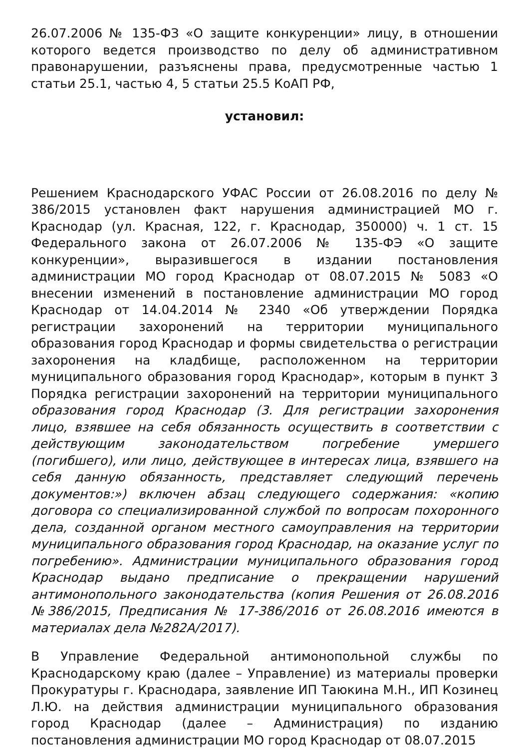26.07.2006 № 135-ФЗ «О защите конкуренции» лицу, в отношении которого ведется производство по делу об административном правонарушении, разъяснены права, предусмотренные частью 1 статьи 25.1, частью 4, 5 статьи 25.5 КоАП РФ,
установил:
Решением Краснодарского УФАС России от 26.08.2016 по делу № 386/2015 установлен факт нарушения администрацией МО г. Краснодар (ул. Красная, 122, г. Краснодар, 350000) ч. 1 ст. 15 Федерального закона от 26.07.2006 № 135-ФЭ «О защите конкуренции», выразившегося в издании постановления администрации МО город Краснодар от 08.07.2015 № 5083 «О внесении изменений в постановление администрации МО город Краснодар от 14.04.2014 № 2340 «Об утверждении Порядка регистрации захоронений на территории муниципального образования город Краснодар и формы свидетельства о регистрации захоронения на кладбище, расположенном на территории муниципального образования город Краснодар», которым в пункт 3 Порядка регистрации захоронений на территории муниципального образования город Краснодар (3. Для регистрации захоронения лицо, взявшее на себя обязанность осуществить в соответствии с действующим законодательством погребение умершего (погибшего), или лицо, действующее в интересах лица, взявшего на себя данную обязанность, представляет следующий перечень документов:») включен абзац следующего содержания: «копию договора со специализированной службой по вопросам похоронного дела, созданной органом местного самоуправления на территории муниципального образования город Краснодар, на оказание услуг по погребению». Администрации муниципального образования город Краснодар выдано предписание о прекращении нарушений антимонопольного законодательства (копия Решения от 26.08.2016 №386/2015, Предписания № 17-386/2016 от 26.08.2016 имеются в материалах дела №282А/2017).
В Управление Федеральной антимонопольной службы по Краснодарскому краю (далее – Управление) из материалы проверки Прокуратуры г. Краснодара, заявление ИП Таюкина М.Н., ИП Козинец Л.Ю. на действия администрации муниципального образования город Краснодар (далее – Администрация) по изданию постановления администрации МО город Краснодар от 08.07.2015